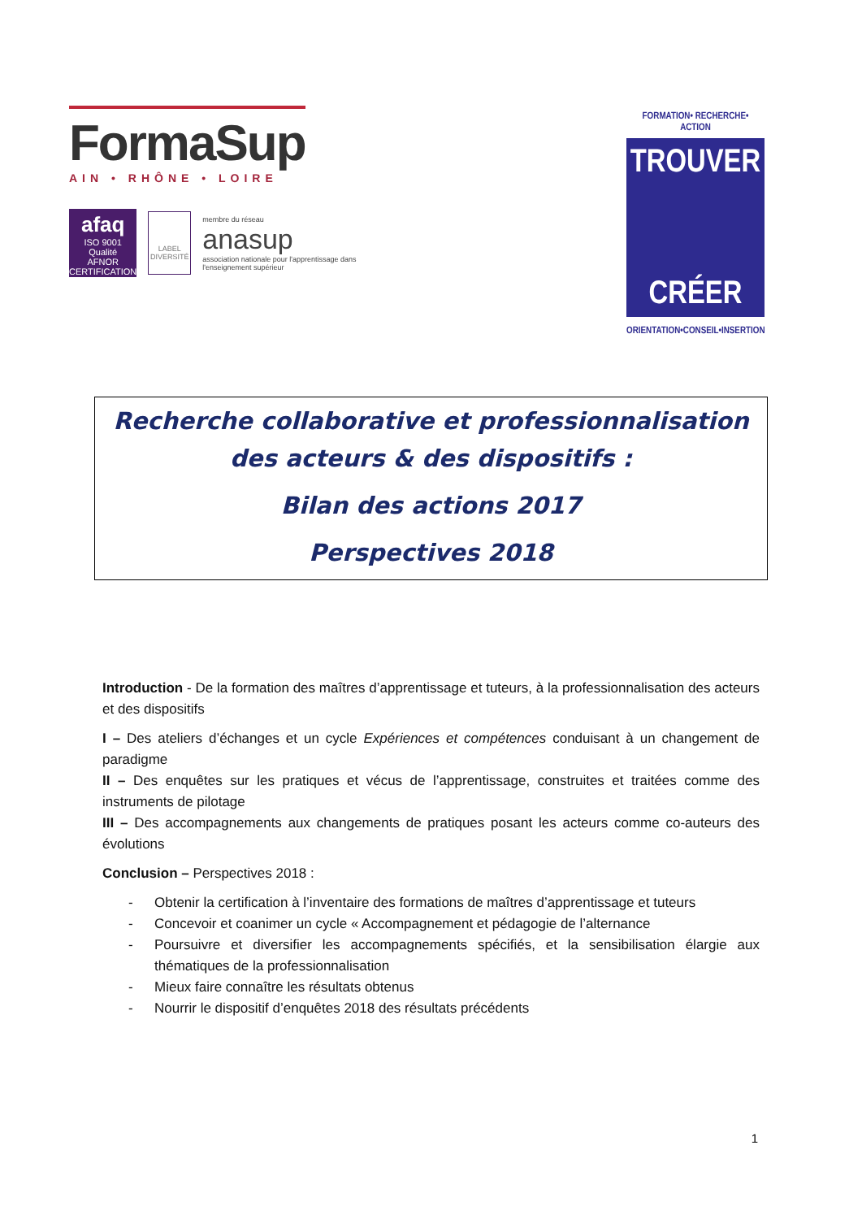FormaSup
AIN • RHÔNE • LOIRE
afaq
ISO 9001
Qualité
AFNOR CERTIFICATION
LABEL DIVERSITÉ
membre du réseau
anasup
association nationale pour l'apprentissage dans l'enseignement supérieur
FORMATION• RECHERCHE• ACTION
TROUVER
CRÉER
ORIENTATION•CONSEIL•INSERTION
Recherche collaborative et professionnalisation des acteurs & des dispositifs :
Bilan des actions 2017
Perspectives 2018
Introduction - De la formation des maîtres d’apprentissage et tuteurs, à la professionnalisation des acteurs et des dispositifs
I – Des ateliers d’échanges et un cycle Expériences et compétences conduisant à un changement de paradigme
II – Des enquêtes sur les pratiques et vécus de l’apprentissage, construites et traitées comme des instruments de pilotage
III – Des accompagnements aux changements de pratiques posant les acteurs comme co-auteurs des évolutions
Conclusion – Perspectives 2018 :
- Obtenir la certification à l’inventaire des formations de maîtres d’apprentissage et tuteurs
- Concevoir et coanimer un cycle « Accompagnement et pédagogie de l’alternance
- Poursuivre et diversifier les accompagnements spécifiés, et la sensibilisation élargie aux thématiques de la professionnalisation
- Mieux faire connaître les résultats obtenus
- Nourrir le dispositif d’enquêtes 2018 des résultats précédents
1